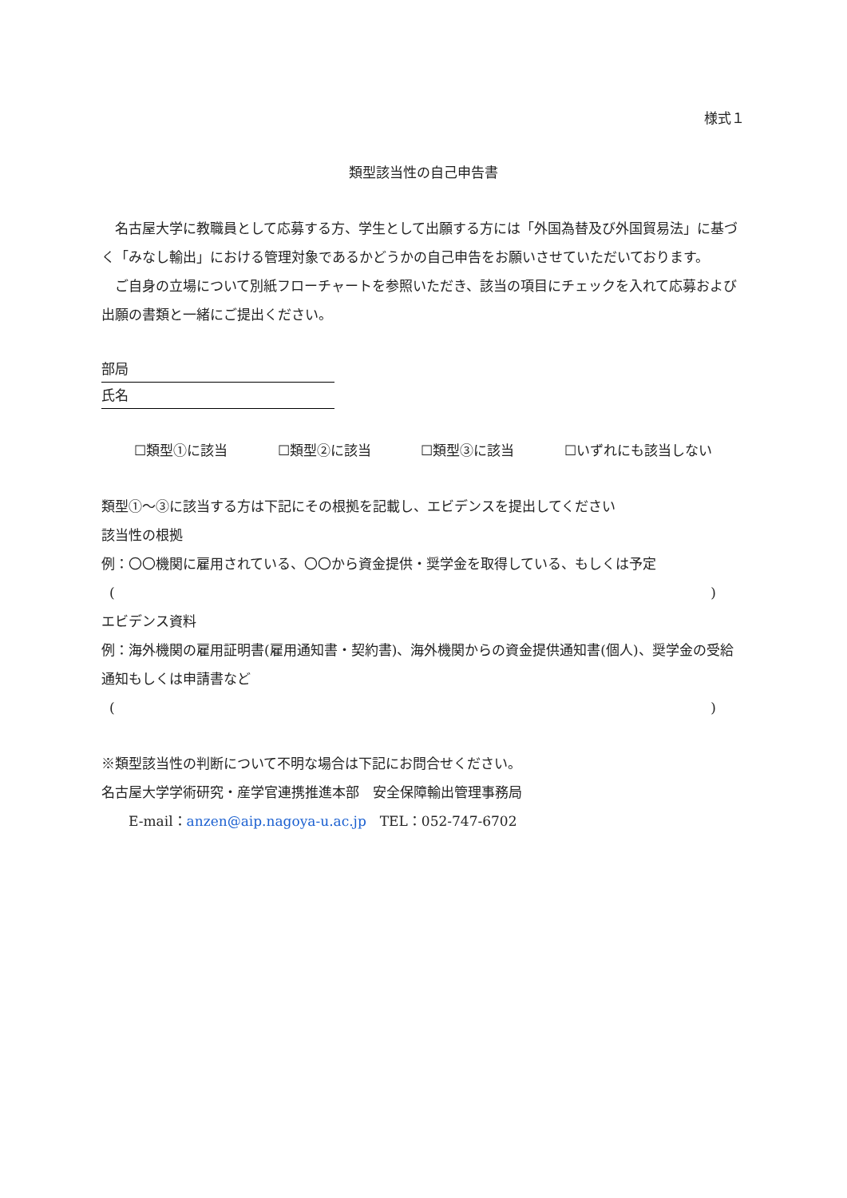様式１
類型該当性の自己申告書
　名古屋大学に教職員として応募する方、学生として出願する方には「外国為替及び外国貿易法」に基づく「みなし輸出」における管理対象であるかどうかの自己申告をお願いさせていただいております。
　ご自身の立場について別紙フローチャートを参照いただき、該当の項目にチェックを入れて応募および出願の書類と一緒にご提出ください。
部局
氏名
☐類型①に該当 ☐類型②に該当 ☐類型③に該当 ☐いずれにも該当しない
類型①～③に該当する方は下記にその根拠を記載し、エビデンスを提出してください
該当性の根拠
例：〇〇機関に雇用されている、〇〇から資金提供・奨学金を取得している、もしくは予定
( )
エビデンス資料
例：海外機関の雇用証明書(雇用通知書・契約書)、海外機関からの資金提供通知書(個人)、奨学金の受給通知もしくは申請書など
( )
※類型該当性の判断について不明な場合は下記にお問合せください。
名古屋大学学術研究・産学官連携推進本部　安全保障輸出管理事務局
　　E-mail：anzen@aip.nagoya-u.ac.jp　TEL：052-747-6702